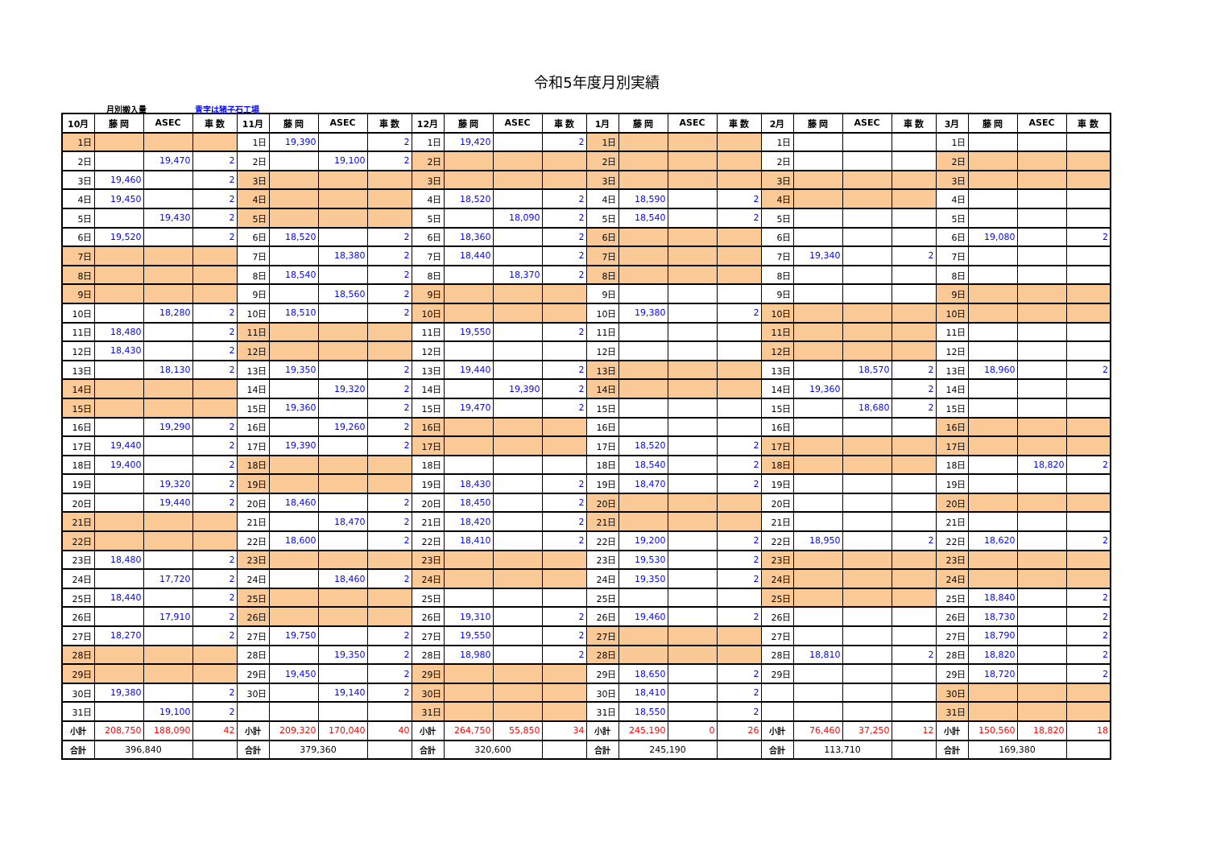令和5年度月別実績
月別搬入量 青字は猪子石工場
| 10月 | 藤 岡 | ASEC | 車 数 | 11月 | 藤 岡 | ASEC | 車 数 | 12月 | 藤 岡 | ASEC | 車 数 | 1月 | 藤 岡 | ASEC | 車 数 | 2月 | 藤 岡 | ASEC | 車 数 | 3月 | 藤 岡 | ASEC | 車 数 |
| --- | --- | --- | --- | --- | --- | --- | --- | --- | --- | --- | --- | --- | --- | --- | --- | --- | --- | --- | --- | --- | --- | --- | --- |
| 1日 | | | | 1日 | 19,390 | | 2 | 1日 | 19,420 | | 2 | 1日 | | | | 1日 | | | | 1日 | | | |
| 2日 | | 19,470 | 2 | 2日 | | 19,100 | 2 | 2日 | | | | 2日 | | | | 2日 | | | | 2日 | | | |
| 3日 | 19,460 | | 2 | 3日 | | | | 3日 | | | | 3日 | | | | 3日 | | | | 3日 | | | |
| 4日 | 19,450 | | 2 | 4日 | | | | 4日 | 18,520 | | 2 | 4日 | 18,590 | | 2 | 4日 | | | | 4日 | | | |
| 5日 | | 19,430 | 2 | 5日 | | | | 5日 | | 18,090 | 2 | 5日 | 18,540 | | 2 | 5日 | | | | 5日 | | | |
| 6日 | 19,520 | | 2 | 6日 | 18,520 | | 2 | 6日 | 18,360 | | 2 | 6日 | | | | 6日 | | | | 6日 | 19,080 | | 2 |
| 7日 | | | | 7日 | | 18,380 | 2 | 7日 | 18,440 | | 2 | 7日 | | | | 7日 | 19,340 | | 2 | 7日 | | | |
| 8日 | | | | 8日 | 18,540 | | 2 | 8日 | | 18,370 | 2 | 8日 | | | | 8日 | | | | 8日 | | | |
| 9日 | | | | 9日 | | 18,560 | 2 | 9日 | | | | 9日 | | | | 9日 | | | | 9日 | | | |
| 10日 | | 18,280 | 2 | 10日 | 18,510 | | 2 | 10日 | | | | 10日 | 19,380 | | 2 | 10日 | | | | 10日 | | | |
| 11日 | 18,480 | | 2 | 11日 | | | | 11日 | 19,550 | | 2 | 11日 | | | | 11日 | | | | 11日 | | | |
| 12日 | 18,430 | | 2 | 12日 | | | | 12日 | | | | 12日 | | | | 12日 | | | | 12日 | | | |
| 13日 | | 18,130 | 2 | 13日 | 19,350 | | 2 | 13日 | 19,440 | | 2 | 13日 | | | | 13日 | | 18,570 | 2 | 13日 | 18,960 | | 2 |
| 14日 | | | | 14日 | | 19,320 | 2 | 14日 | | 19,390 | 2 | 14日 | | | | 14日 | 19,360 | | 2 | 14日 | | | |
| 15日 | | | | 15日 | 19,360 | | 2 | 15日 | 19,470 | | 2 | 15日 | | | | 15日 | | 18,680 | 2 | 15日 | | | |
| 16日 | | 19,290 | 2 | 16日 | | 19,260 | 2 | 16日 | | | | 16日 | | | | 16日 | | | | 16日 | | | |
| 17日 | 19,440 | | 2 | 17日 | 19,390 | | 2 | 17日 | | | | 17日 | 18,520 | | 2 | 17日 | | | | 17日 | | | |
| 18日 | 19,400 | | 2 | 18日 | | | | 18日 | | | | 18日 | 18,540 | | 2 | 18日 | | | | 18日 | | 18,820 | 2 |
| 19日 | | 19,320 | 2 | 19日 | | | | 19日 | 18,430 | | 2 | 19日 | 18,470 | | 2 | 19日 | | | | 19日 | | | |
| 20日 | | 19,440 | 2 | 20日 | 18,460 | | 2 | 20日 | 18,450 | | 2 | 20日 | | | | 20日 | | | | 20日 | | | |
| 21日 | | | | 21日 | | 18,470 | 2 | 21日 | 18,420 | | 2 | 21日 | | | | 21日 | | | | 21日 | | | |
| 22日 | | | | 22日 | 18,600 | | 2 | 22日 | 18,410 | | 2 | 22日 | 19,200 | | 2 | 22日 | 18,950 | | 2 | 22日 | 18,620 | | 2 |
| 23日 | 18,480 | | 2 | 23日 | | | | 23日 | | | | 23日 | 19,530 | | 2 | 23日 | | | | 23日 | | | |
| 24日 | | 17,720 | 2 | 24日 | | 18,460 | 2 | 24日 | | | | 24日 | 19,350 | | 2 | 24日 | | | | 24日 | | | |
| 25日 | 18,440 | | 2 | 25日 | | | | 25日 | | | | 25日 | | | | 25日 | | | | 25日 | 18,840 | | 2 |
| 26日 | | 17,910 | 2 | 26日 | | | | 26日 | 19,310 | | 2 | 26日 | 19,460 | | 2 | 26日 | | | | 26日 | 18,730 | | 2 |
| 27日 | 18,270 | | 2 | 27日 | 19,750 | | 2 | 27日 | 19,550 | | 2 | 27日 | | | | 27日 | | | | 27日 | 18,790 | | 2 |
| 28日 | | | | 28日 | | 19,350 | 2 | 28日 | 18,980 | | 2 | 28日 | | | | 28日 | 18,810 | | 2 | 28日 | 18,820 | | 2 |
| 29日 | | | | 29日 | 19,450 | | 2 | 29日 | | | | 29日 | 18,650 | | 2 | 29日 | | | | 29日 | 18,720 | | 2 |
| 30日 | 19,380 | | 2 | 30日 | | 19,140 | 2 | 30日 | | | | 30日 | 18,410 | | 2 | | | | | 30日 | | | |
| 31日 | | 19,100 | 2 | | | | | 31日 | | | | 31日 | 18,550 | | 2 | | | | | 31日 | | | |
| 小計 | 208,750 | 188,090 | 42 | 小計 | 209,320 | 170,040 | 40 | 小計 | 264,750 | 55,850 | 34 | 小計 | 245,190 | 0 | 26 | 小計 | 76,460 | 37,250 | 12 | 小計 | 150,560 | 18,820 | 18 |
| 合計 | 396,840 | | | 合計 | 379,360 | | | 合計 | 320,600 | | | 合計 | 245,190 | | | 合計 | 113,710 | | | 合計 | 169,380 | | |